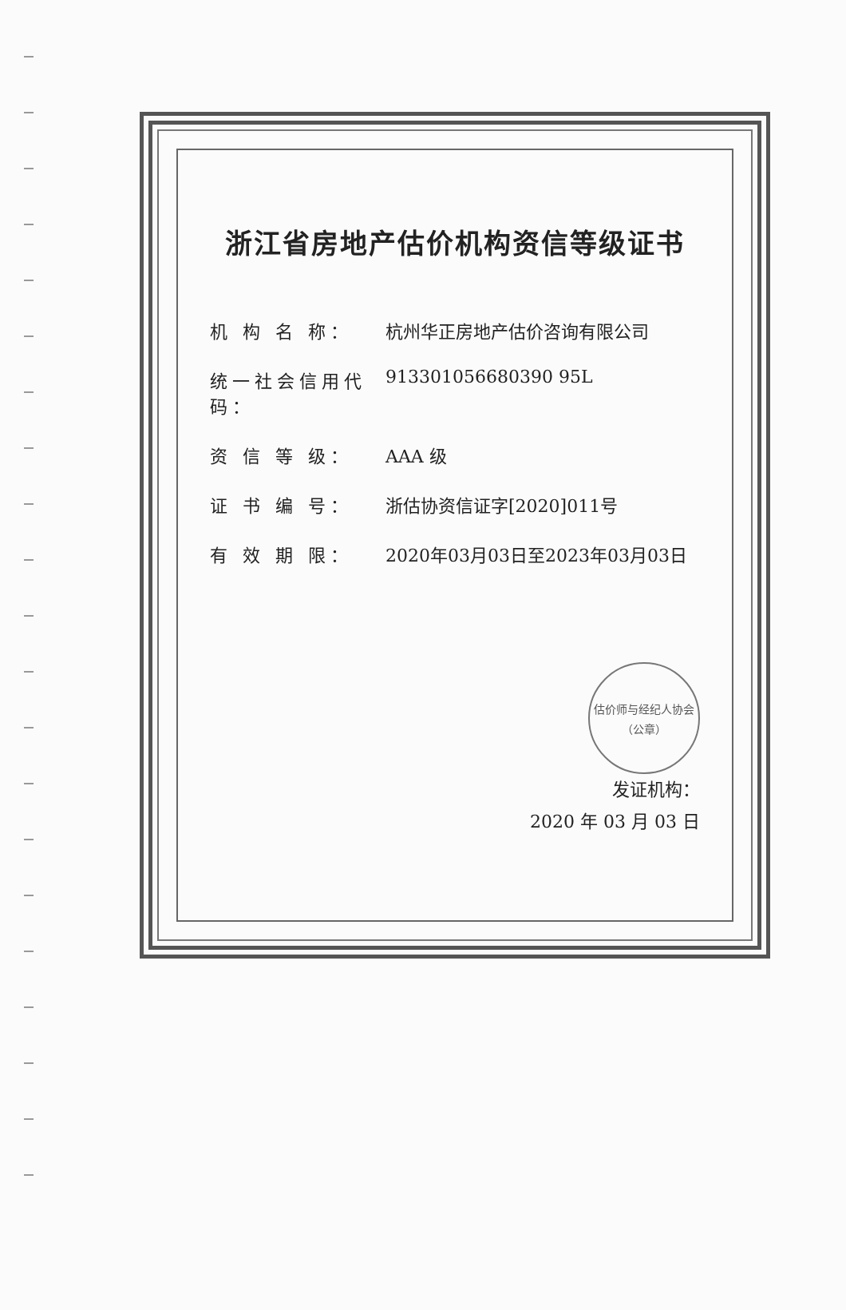浙江省房地产估价机构资信等级证书
机 构 名 称： 杭州华正房地产估价咨询有限公司
统一社会信用代码： 913301056680390 95L
资 信 等 级： AAA 级
证 书 编 号： 浙估协资信证字[2020]011号
有 效 期 限： 2020年03月03日至2023年03月03日
估价师与经纪人协会
（公章）
发证机构：
2020 年 03 月 03 日